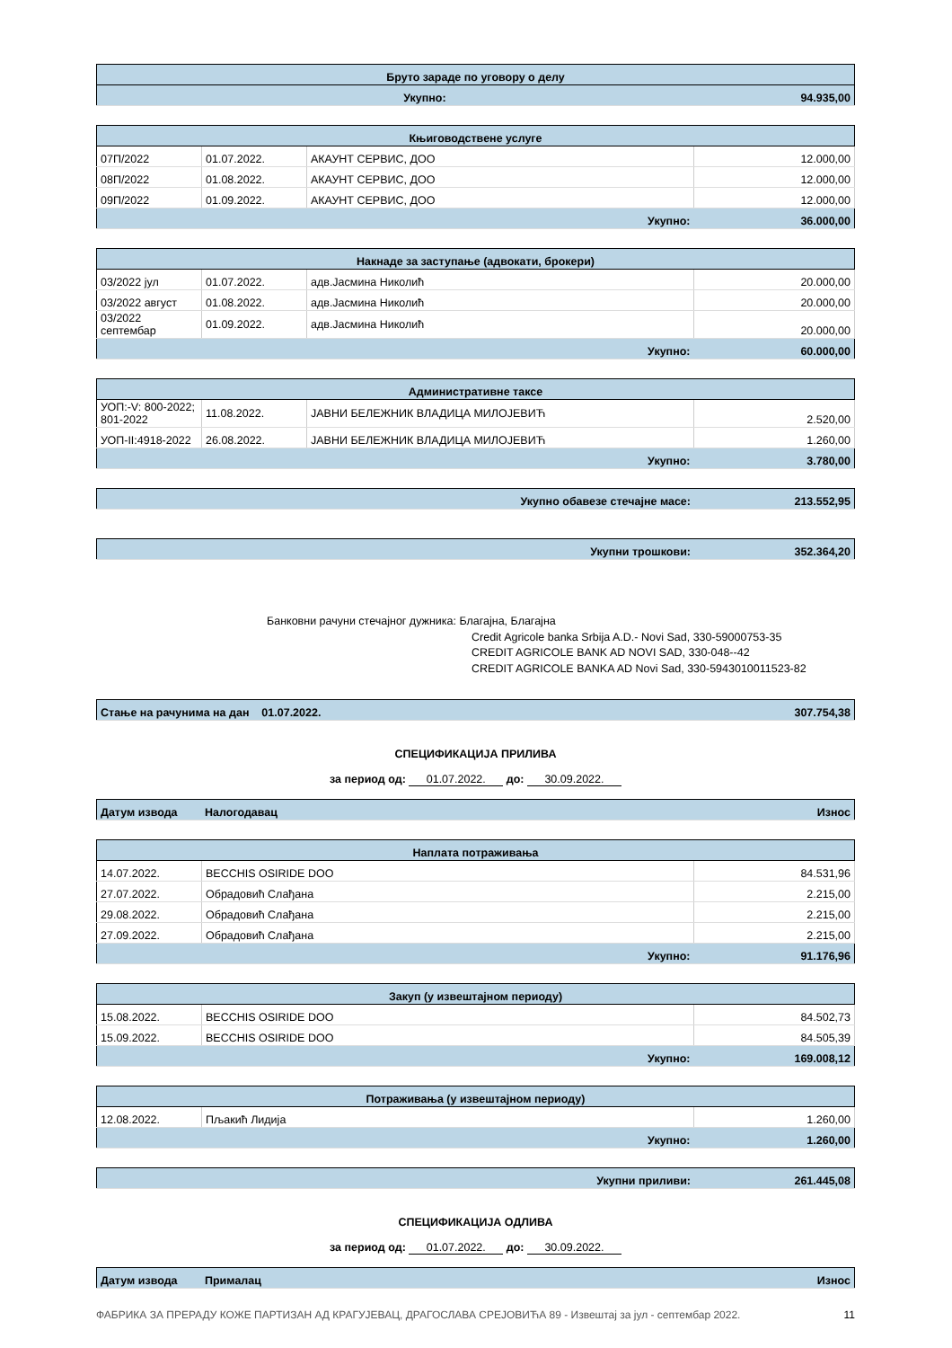| Бруто зараде по уговору о делу | |
| Укупно: | 94.935,00 |
| Књиговодствене услуге | | | |
| 07П/2022 | 01.07.2022. | АКАУНТ СЕРВИС, ДОО | 12.000,00 |
| 08П/2022 | 01.08.2022. | АКАУНТ СЕРВИС, ДОО | 12.000,00 |
| 09П/2022 | 01.09.2022. | АКАУНТ СЕРВИС, ДОО | 12.000,00 |
| Укупно: | | | 36.000,00 |
| Накнаде за заступање (адвокати, брокери) | | | |
| 03/2022 јул | 01.07.2022. | адв.Јасмина Николић | 20.000,00 |
| 03/2022 август | 01.08.2022. | адв.Јасмина Николић | 20.000,00 |
| 03/2022 септембар | 01.09.2022. | адв.Јасмина Николић | 20.000,00 |
| Укупно: | | | 60.000,00 |
| Административне таксе | | | |
| УОП:-V: 800-2022; 801-2022 | 11.08.2022. | ЈАВНИ БЕЛЕЖНИК ВЛАДИЦА МИЛОЈЕВИЋ | 2.520,00 |
| УОП-II:4918-2022 | 26.08.2022. | ЈАВНИ БЕЛЕЖНИК ВЛАДИЦА МИЛОЈЕВИЋ | 1.260,00 |
| Укупно: | | | 3.780,00 |
| Укупно обавезе стечајне масе: | 213.552,95 |
| Укупни трошкови: | 352.364,20 |
Банковни рачуни стечајног дужника: Благајна, Благајна
Credit Agricole banka Srbija A.D.- Novi Sad, 330-59000753-35
CREDIT AGRICOLE BANK AD NOVI SAD, 330-048--42
CREDIT AGRICOLE BANKA AD Novi Sad, 330-5943010011523-82
| Стање на рачунима на дан 01.07.2022. | 307.754,38 |
СПЕЦИФИКАЦИЈА ПРИЛИВА
за период од: 01.07.2022. до: 30.09.2022.
| Датум извода | Налогодавац | Износ |
| Наплата потраживања | | |
| 14.07.2022. | BECCHIS OSIRIDE DOO | 84.531,96 |
| 27.07.2022. | Обрадовић Слађана | 2.215,00 |
| 29.08.2022. | Обрадовић Слађана | 2.215,00 |
| 27.09.2022. | Обрадовић Слађана | 2.215,00 |
| Укупно: | | 91.176,96 |
| Закуп (у извештајном периоду) | | |
| 15.08.2022. | BECCHIS OSIRIDE DOO | 84.502,73 |
| 15.09.2022. | BECCHIS OSIRIDE DOO | 84.505,39 |
| Укупно: | | 169.008,12 |
| Потраживања (у извештајном периоду) | | |
| 12.08.2022. | Пљакић Лидија | 1.260,00 |
| Укупно: | | 1.260,00 |
| Укупни приливи: | 261.445,08 |
СПЕЦИФИКАЦИЈА ОДЛИВА
за период од: 01.07.2022. до: 30.09.2022.
| Датум извода | Прималац | Износ |
ФАБРИКА ЗА ПРЕРАДУ КОЖЕ ПАРТИЗАН АД КРАГУЈЕВАЦ, ДРАГОСЛАВА СРЕЈОВИЋА 89 - Извештај за јул - септембар 2022. 11